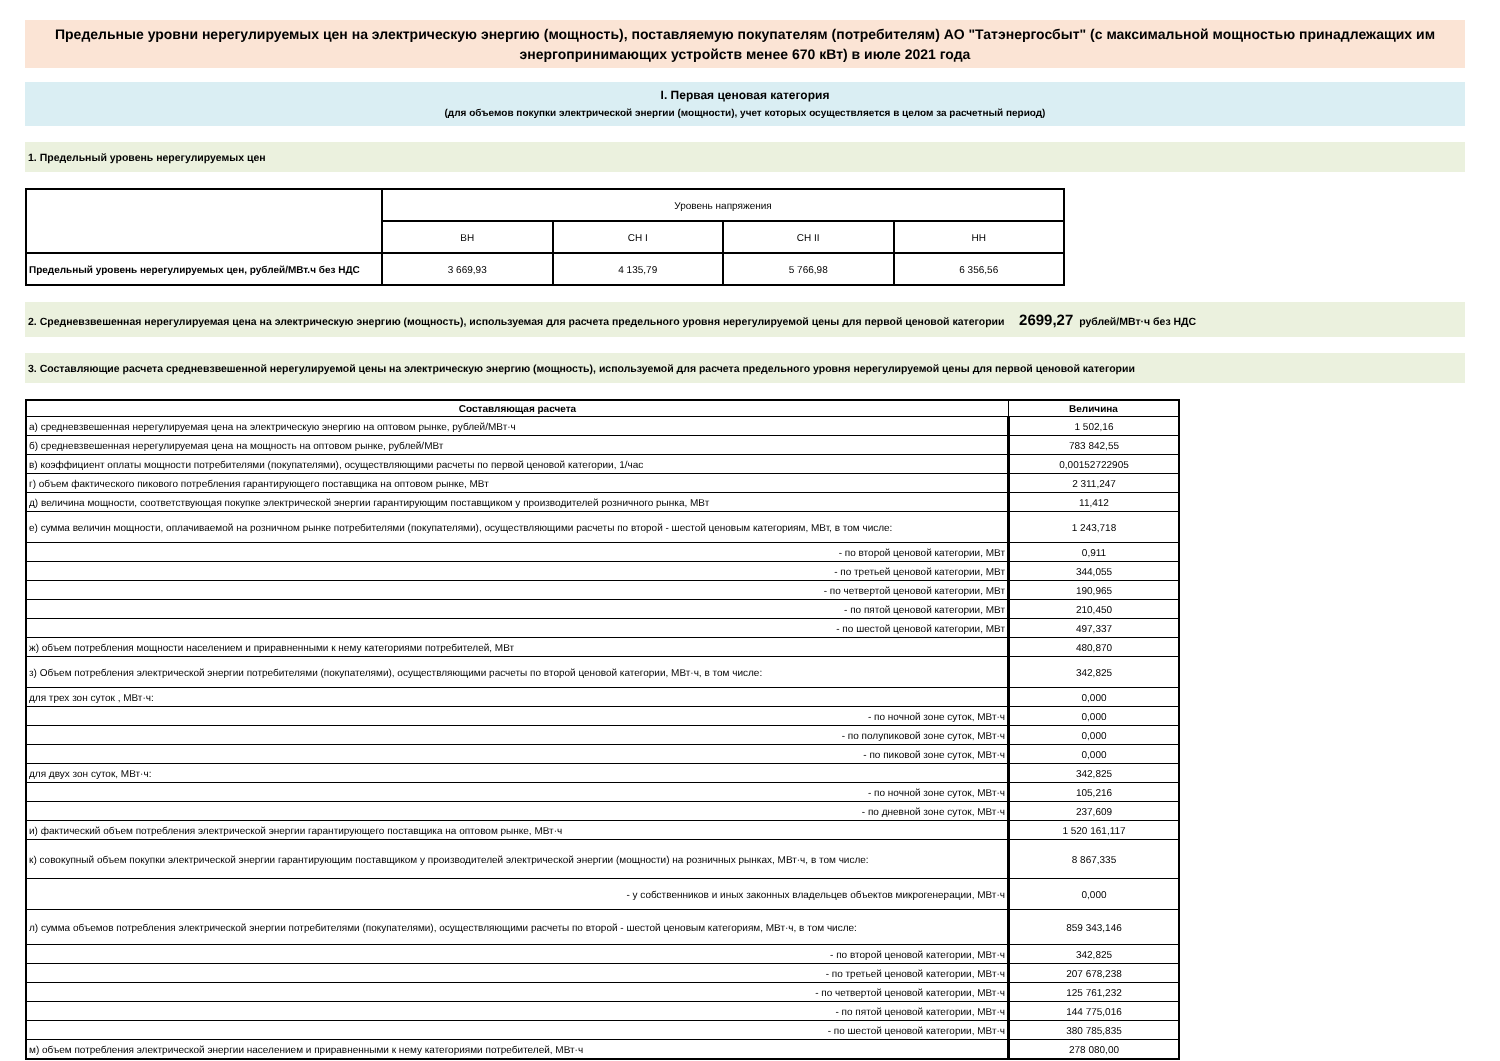Предельные уровни нерегулируемых цен на электрическую энергию (мощность), поставляемую покупателям (потребителям) АО "Татэнергосбыт" (с максимальной мощностью принадлежащих им энергопринимающих устройств менее 670 кВт) в июле 2021 года
I. Первая ценовая категория
(для объемов покупки электрической энергии (мощности), учет которых осуществляется в целом за расчетный период)
1. Предельный уровень нерегулируемых цен
| | Уровень напряжения | | | |
| | ВН | СН I | СН II | НН |
| Предельный уровень нерегулируемых цен, рублей/МВт.ч без НДС | 3 669,93 | 4 135,79 | 5 766,98 | 6 356,56 |
2. Средневзвешенная нерегулируемая цена на электрическую энергию (мощность), используемая для расчета предельного уровня нерегулируемой цены для первой ценовой категории 2699,27 рублей/МВт·ч без НДС
3. Составляющие расчета средневзвешенной нерегулируемой цены на электрическую энергию (мощность), используемой для расчета предельного уровня нерегулируемой цены для первой ценовой категории
| Составляющая расчета | Величина |
| --- | --- |
| а) средневзвешенная нерегулируемая цена на электрическую энергию на оптовом рынке, рублей/МВт·ч | 1 502,16 |
| б) средневзвешенная нерегулируемая цена на мощность на оптовом рынке, рублей/МВт | 783 842,55 |
| в) коэффициент оплаты мощности потребителями (покупателями), осуществляющими расчеты по первой ценовой категории, 1/час | 0,00152722905 |
| г) объем фактического пикового потребления гарантирующего поставщика на оптовом рынке, МВт | 2 311,247 |
| д) величина мощности, соответствующая покупке электрической энергии гарантирующим поставщиком у производителей розничного рынка, МВт | 11,412 |
| е) сумма величин мощности, оплачиваемой на розничном рынке потребителями (покупателями), осуществляющими расчеты по второй - шестой ценовым категориям, МВт, в том числе: | 1 243,718 |
| - по второй ценовой категории, МВт | 0,911 |
| - по третьей ценовой категории, МВт | 344,055 |
| - по четвертой ценовой категории, МВт | 190,965 |
| - по пятой ценовой категории, МВт | 210,450 |
| - по шестой ценовой категории, МВт | 497,337 |
| ж) объем потребления мощности населением и приравненными к нему категориями потребителей, МВт | 480,870 |
| з) Объем потребления электрической энергии потребителями (покупателями), осуществляющими расчеты по второй ценовой категории, МВт·ч, в том числе: | 342,825 |
| для трех зон суток , МВт·ч: | 0,000 |
| - по ночной зоне суток, МВт·ч | 0,000 |
| - по полупиковой зоне суток, МВт·ч | 0,000 |
| - по пиковой зоне суток, МВт·ч | 0,000 |
| для двух зон суток, МВт·ч: | 342,825 |
| - по ночной зоне суток, МВт·ч | 105,216 |
| - по дневной зоне суток, МВт·ч | 237,609 |
| и) фактический объем потребления электрической энергии гарантирующего поставщика на оптовом рынке, МВт·ч | 1 520 161,117 |
| к) совокупный объем покупки электрической энергии гарантирующим поставщиком у производителей электрической энергии (мощности) на розничных рынках, МВт·ч, в том числе: | 8 867,335 |
| - у собственников и иных законных владельцев объектов микрогенерации, МВт·ч | 0,000 |
| л) сумма объемов потребления электрической энергии потребителями (покупателями), осуществляющими расчеты по второй - шестой ценовым категориям, МВт·ч, в том числе: | 859 343,146 |
| - по второй ценовой категории, МВт·ч | 342,825 |
| - по третьей ценовой категории, МВт·ч | 207 678,238 |
| - по четвертой ценовой категории, МВт·ч | 125 761,232 |
| - по пятой ценовой категории, МВт·ч | 144 775,016 |
| - по шестой ценовой категории, МВт·ч | 380 785,835 |
| м) объем потребления электрической энергии населением и приравненными к нему категориями потребителей, МВт·ч | 278 080,00 |